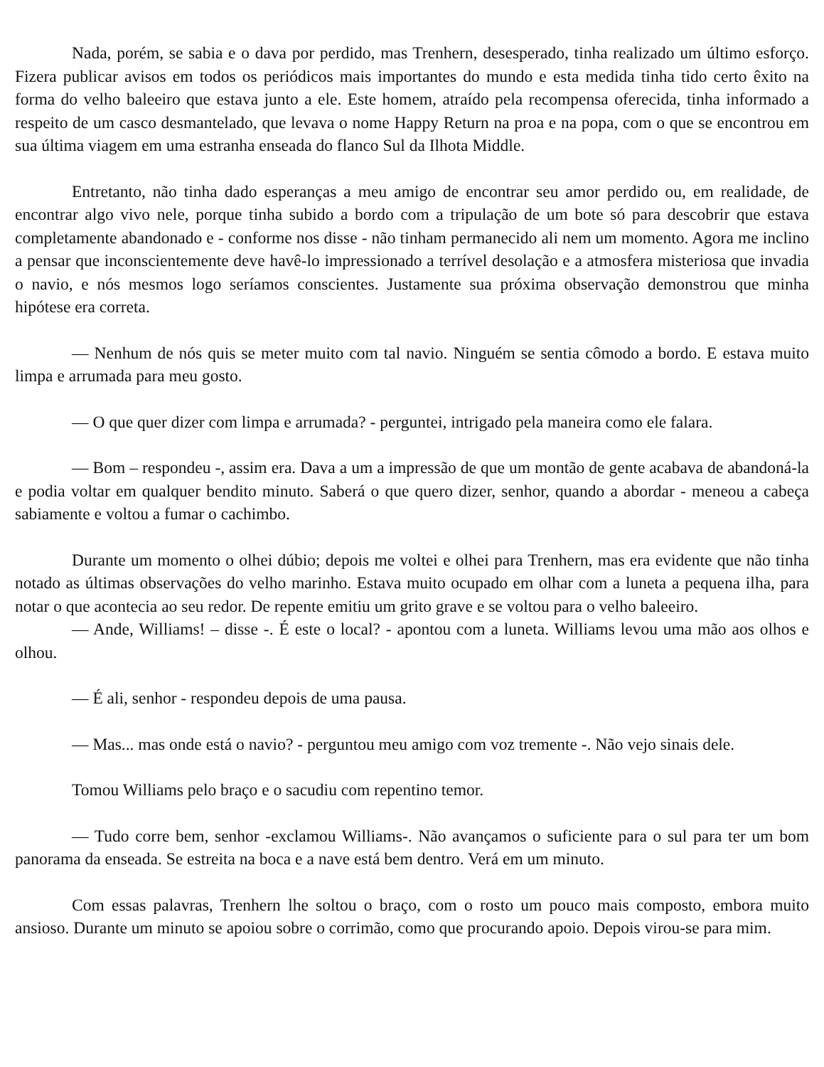Nada, porém, se sabia e o dava por perdido, mas Trenhern, desesperado, tinha realizado um último esforço. Fizera publicar avisos em todos os periódicos mais importantes do mundo e esta medida tinha tido certo êxito na forma do velho baleeiro que estava junto a ele. Este homem, atraído pela recompensa oferecida, tinha informado a respeito de um casco desmantelado, que levava o nome Happy Return na proa e na popa, com o que se encontrou em sua última viagem em uma estranha enseada do flanco Sul da Ilhota Middle.
Entretanto, não tinha dado esperanças a meu amigo de encontrar seu amor perdido ou, em realidade, de encontrar algo vivo nele, porque tinha subido a bordo com a tripulação de um bote só para descobrir que estava completamente abandonado e - conforme nos disse - não tinham permanecido ali nem um momento. Agora me inclino a pensar que inconscientemente deve havê-lo impressionado a terrível desolação e a atmosfera misteriosa que invadia o navio, e nós mesmos logo seríamos conscientes. Justamente sua próxima observação demonstrou que minha hipótese era correta.
— Nenhum de nós quis se meter muito com tal navio. Ninguém se sentia cômodo a bordo. E estava muito limpa e arrumada para meu gosto.
— O que quer dizer com limpa e arrumada? - perguntei, intrigado pela maneira como ele falara.
— Bom – respondeu -, assim era. Dava a um a impressão de que um montão de gente acabava de abandoná-la e podia voltar em qualquer bendito minuto. Saberá o que quero dizer, senhor, quando a abordar - meneou a cabeça sabiamente e voltou a fumar o cachimbo.
Durante um momento o olhei dúbio; depois me voltei e olhei para Trenhern, mas era evidente que não tinha notado as últimas observações do velho marinho. Estava muito ocupado em olhar com a luneta a pequena ilha, para notar o que acontecia ao seu redor. De repente emitiu um grito grave e se voltou para o velho baleeiro.
— Ande, Williams! – disse -. É este o local? - apontou com a luneta. Williams levou uma mão aos olhos e olhou.
— É ali, senhor - respondeu depois de uma pausa.
— Mas... mas onde está o navio? - perguntou meu amigo com voz tremente -. Não vejo sinais dele.
Tomou Williams pelo braço e o sacudiu com repentino temor.
— Tudo corre bem, senhor -exclamou Williams-. Não avançamos o suficiente para o sul para ter um bom panorama da enseada. Se estreita na boca e a nave está bem dentro. Verá em um minuto.
Com essas palavras, Trenhern lhe soltou o braço, com o rosto um pouco mais composto, embora muito ansioso. Durante um minuto se apoiou sobre o corrimão, como que procurando apoio. Depois virou-se para mim.